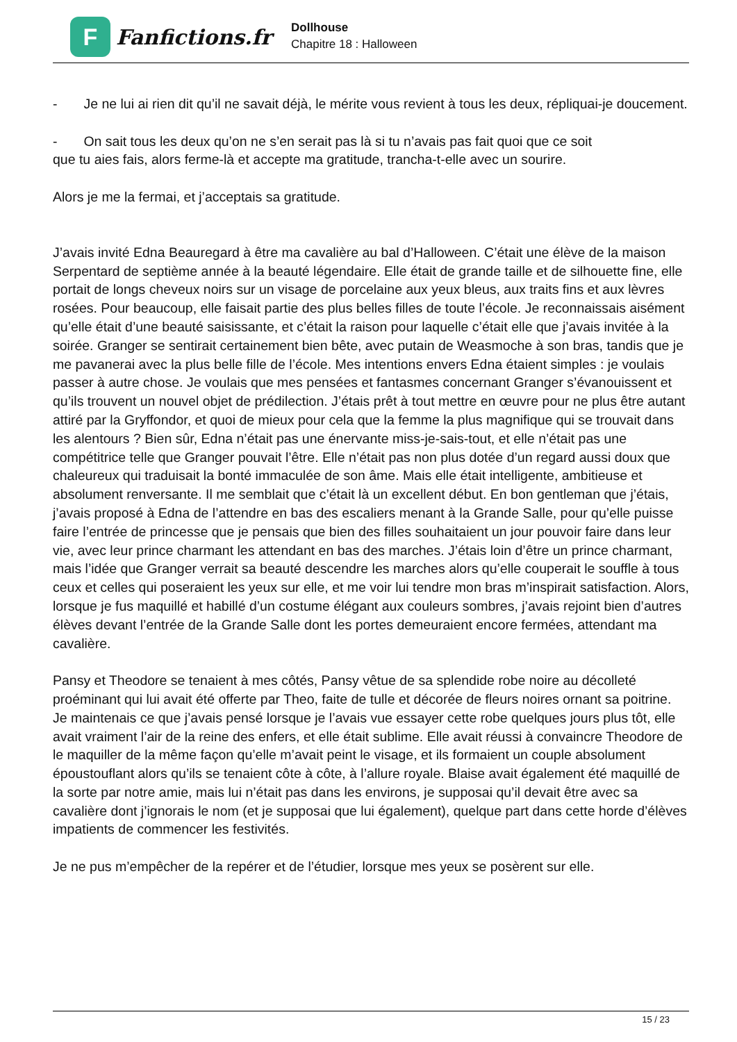F
Fanfictions.fr
Dollhouse
Chapitre 18 : Halloween
- Je ne lui ai rien dit qu’il ne savait déjà, le mérite vous revient à tous les deux, répliquai-je doucement.
- On sait tous les deux qu’on ne s’en serait pas là si tu n’avais pas fait quoi que ce soit
que tu aies fais, alors ferme-là et accepte ma gratitude, trancha-t-elle avec un sourire.
Alors je me la fermai, et j’acceptais sa gratitude.
J’avais invité Edna Beauregard à être ma cavalière au bal d’Halloween. C’était une élève de la maison Serpentard de septième année à la beauté légendaire. Elle était de grande taille et de silhouette fine, elle portait de longs cheveux noirs sur un visage de porcelaine aux yeux bleus, aux traits fins et aux lèvres rosées. Pour beaucoup, elle faisait partie des plus belles filles de toute l’école. Je reconnaissais aisément qu’elle était d’une beauté saisissante, et c’était la raison pour laquelle c’était elle que j’avais invitée à la soirée. Granger se sentirait certainement bien bête, avec putain de Weasmoche à son bras, tandis que je me pavanerai avec la plus belle fille de l’école. Mes intentions envers Edna étaient simples : je voulais passer à autre chose. Je voulais que mes pensées et fantasmes concernant Granger s’évanouissent et qu’ils trouvent un nouvel objet de prédilection. J’étais prêt à tout mettre en œuvre pour ne plus être autant attiré par la Gryffondor, et quoi de mieux pour cela que la femme la plus magnifique qui se trouvait dans les alentours ? Bien sûr, Edna n’était pas une énervante miss-je-sais-tout, et elle n’était pas une compétitrice telle que Granger pouvait l’être. Elle n’était pas non plus dotée d’un regard aussi doux que chaleureux qui traduisait la bonté immaculée de son âme. Mais elle était intelligente, ambitieuse et absolument renversante. Il me semblait que c’était là un excellent début. En bon gentleman que j’étais, j’avais proposé à Edna de l’attendre en bas des escaliers menant à la Grande Salle, pour qu’elle puisse faire l’entrée de princesse que je pensais que bien des filles souhaitaient un jour pouvoir faire dans leur vie, avec leur prince charmant les attendant en bas des marches. J’étais loin d’être un prince charmant, mais l’idée que Granger verrait sa beauté descendre les marches alors qu’elle couperait le souffle à tous ceux et celles qui poseraient les yeux sur elle, et me voir lui tendre mon bras m’inspirait satisfaction. Alors, lorsque je fus maquillé et habillé d’un costume élégant aux couleurs sombres, j’avais rejoint bien d’autres élèves devant l’entrée de la Grande Salle dont les portes demeuraient encore fermées, attendant ma cavalière.
Pansy et Theodore se tenaient à mes côtés, Pansy vêtue de sa splendide robe noire au décolleté proéminant qui lui avait été offerte par Theo, faite de tulle et décorée de fleurs noires ornant sa poitrine. Je maintenais ce que j’avais pensé lorsque je l’avais vue essayer cette robe quelques jours plus tôt, elle avait vraiment l’air de la reine des enfers, et elle était sublime. Elle avait réussi à convaincre Theodore de le maquiller de la même façon qu’elle m’avait peint le visage, et ils formaient un couple absolument époustouflant alors qu’ils se tenaient côte à côte, à l’allure royale. Blaise avait également été maquillé de la sorte par notre amie, mais lui n’était pas dans les environs, je supposai qu’il devait être avec sa cavalière dont j’ignorais le nom (et je supposai que lui également), quelque part dans cette horde d’élèves impatients de commencer les festivités.
Je ne pus m’empêcher de la repérer et de l’étudier, lorsque mes yeux se posèrent sur elle.
15 / 23